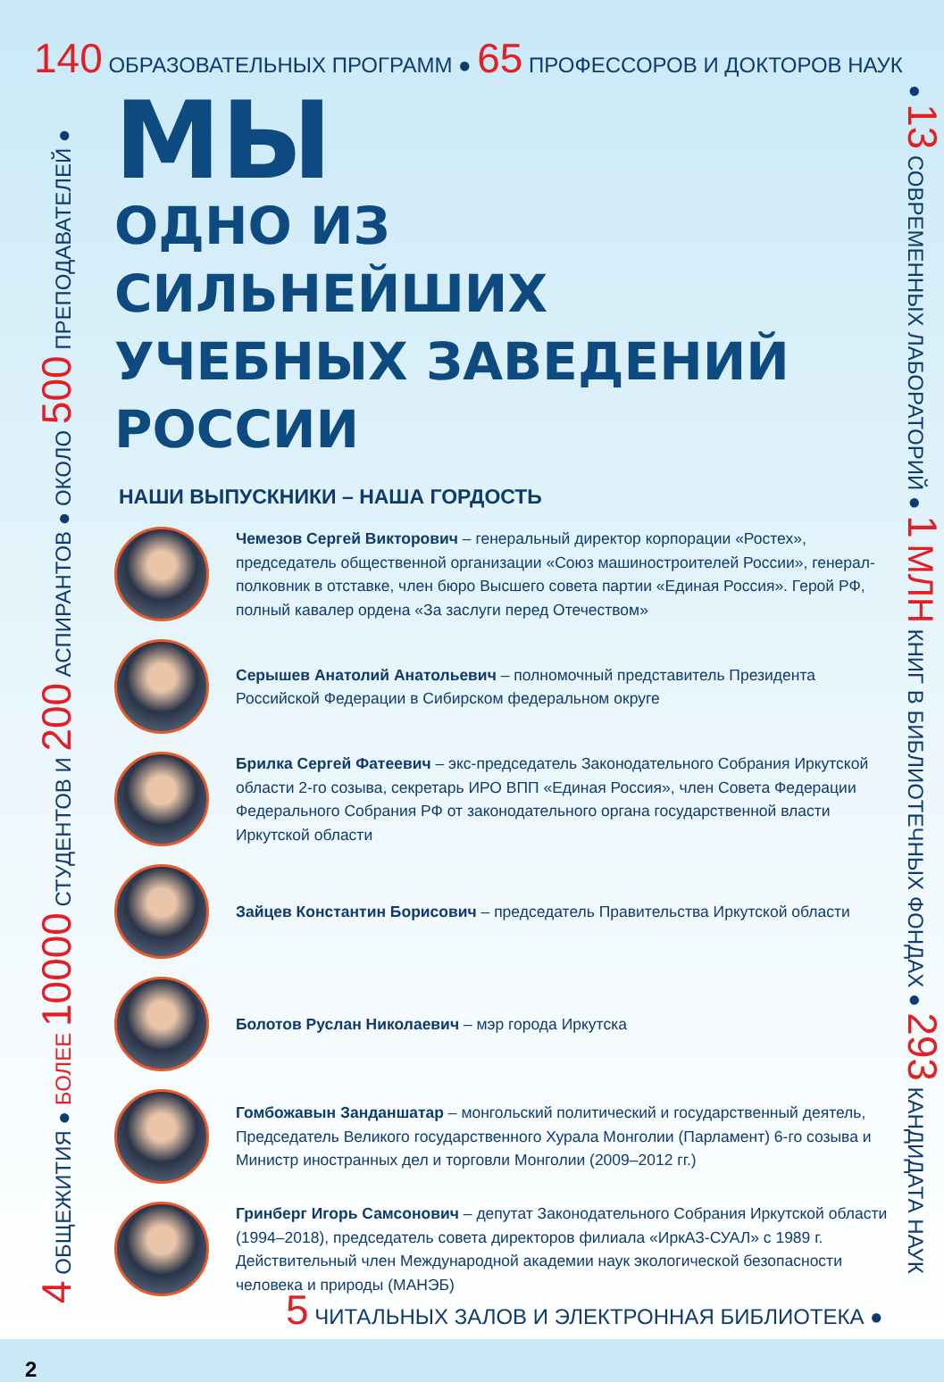140 ОБРАЗОВАТЕЛЬНЫХ ПРОГРАММ ● 65 ПРОФЕССОРОВ И ДОКТОРОВ НАУК
4 ОБЩЕЖИТИЯ ● БОЛЕЕ 10000 СТУДЕНТОВ И 200 АСПИРАНТОВ ● ОКОЛО 500 ПРЕПОДАВАТЕЛЕЙ ●
● 13 СОВРЕМЕННЫХ ЛАБОРАТОРИЙ ● 1 МЛН КНИГ В БИБЛИОТЕЧНЫХ ФОНДАХ ● 293 КАНДИДАТА НАУК
МЫ
ОДНО ИЗ
СИЛЬНЕЙШИХ
УЧЕБНЫХ ЗАВЕДЕНИЙ
РОССИИ
НАШИ ВЫПУСКНИКИ – НАША ГОРДОСТЬ
Чемезов Сергей Викторович – генеральный директор корпорации «Ростех», председатель общественной организации «Союз машиностроителей России», генерал-полковник в отставке, член бюро Высшего совета партии «Единая Россия». Герой РФ, полный кавалер ордена «За заслуги перед Отечеством»
Серышев Анатолий Анатольевич – полномочный представитель Президента Российской Федерации в Сибирском федеральном округе
Брилка Сергей Фатеевич – экс-председатель Законодательного Собрания Иркутской области 2-го созыва, секретарь ИРО ВПП «Единая Россия», член Совета Федерации Федерального Собрания РФ от законодательного органа государственной власти Иркутской области
Зайцев Константин Борисович – председатель Правительства Иркутской области
Болотов Руслан Николаевич – мэр города Иркутска
Гомбожавын Занданшатар – монгольский политический и государственный деятель, Председатель Великого государственного Хурала Монголии (Парламент) 6-го созыва и Министр иностранных дел и торговли Монголии (2009–2012 гг.)
Гринберг Игорь Самсонович – депутат Законодательного Собрания Иркутской области (1994–2018), председатель совета директоров филиала «ИркАЗ-СУАЛ» с 1989 г. Действительный член Международной академии наук экологической безопасности человека и природы (МАНЭБ)
5 ЧИТАЛЬНЫХ ЗАЛОВ И ЭЛЕКТРОННАЯ БИБЛИОТЕКА ●
2